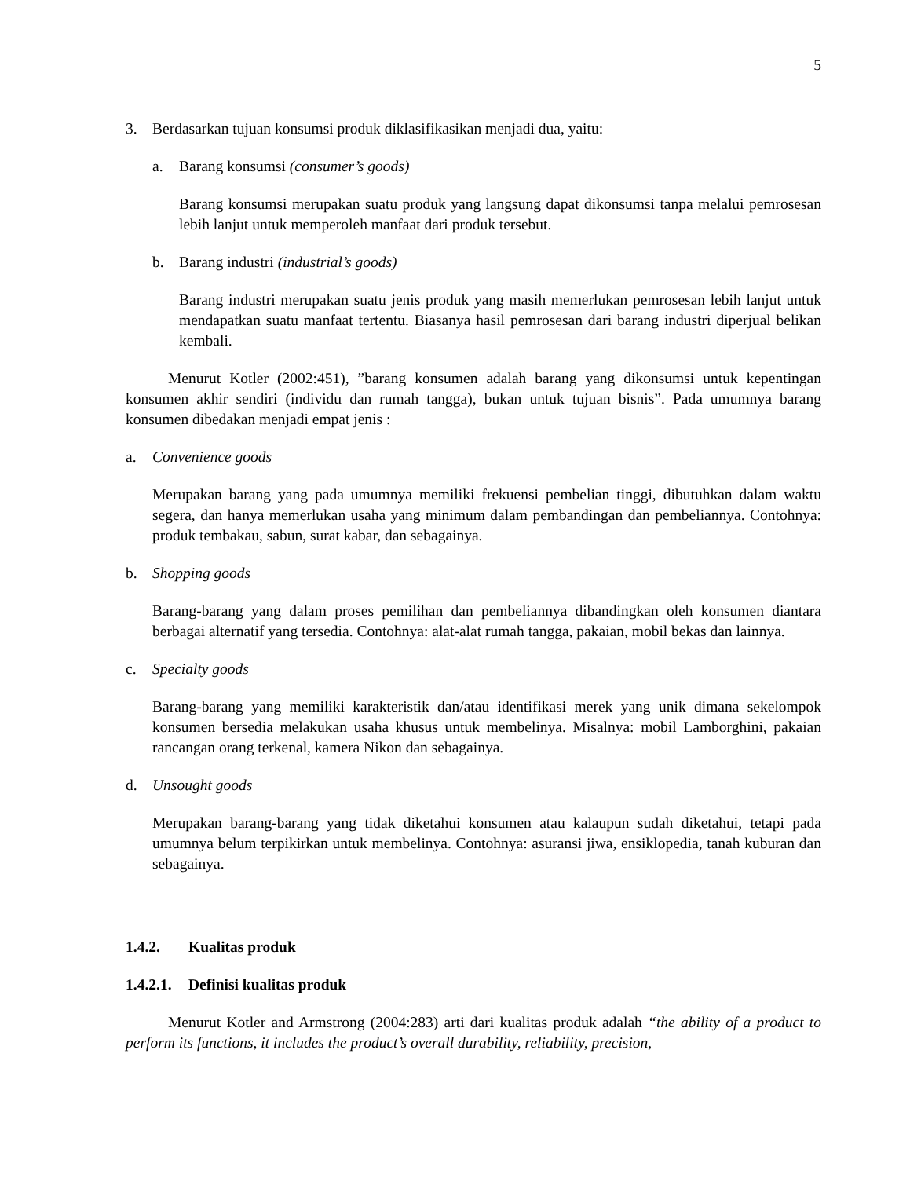5
3. Berdasarkan tujuan konsumsi produk diklasifikasikan menjadi dua, yaitu:
a. Barang konsumsi (consumer’s goods)
Barang konsumsi merupakan suatu produk yang langsung dapat dikonsumsi tanpa melalui pemrosesan lebih lanjut untuk memperoleh manfaat dari produk tersebut.
b. Barang industri (industrial’s goods)
Barang industri merupakan suatu jenis produk yang masih memerlukan pemrosesan lebih lanjut untuk mendapatkan suatu manfaat tertentu. Biasanya hasil pemrosesan dari barang industri diperjual belikan kembali.
Menurut Kotler (2002:451), ”barang konsumen adalah barang yang dikonsumsi untuk kepentingan konsumen akhir sendiri (individu dan rumah tangga), bukan untuk tujuan bisnis”. Pada umumnya barang konsumen dibedakan menjadi empat jenis :
a. Convenience goods
Merupakan barang yang pada umumnya memiliki frekuensi pembelian tinggi, dibutuhkan dalam waktu segera, dan hanya memerlukan usaha yang minimum dalam pembandingan dan pembeliannya. Contohnya: produk tembakau, sabun, surat kabar, dan sebagainya.
b. Shopping goods
Barang-barang yang dalam proses pemilihan dan pembeliannya dibandingkan oleh konsumen diantara berbagai alternatif yang tersedia. Contohnya: alat-alat rumah tangga, pakaian, mobil bekas dan lainnya.
c. Specialty goods
Barang-barang yang memiliki karakteristik dan/atau identifikasi merek yang unik dimana sekelompok konsumen bersedia melakukan usaha khusus untuk membelinya. Misalnya: mobil Lamborghini, pakaian rancangan orang terkenal, kamera Nikon dan sebagainya.
d. Unsought goods
Merupakan barang-barang yang tidak diketahui konsumen atau kalaupun sudah diketahui, tetapi pada umumnya belum terpikirkan untuk membelinya. Contohnya: asuransi jiwa, ensiklopedia, tanah kuburan dan sebagainya.
1.4.2. Kualitas produk
1.4.2.1. Definisi kualitas produk
Menurut Kotler and Armstrong (2004:283) arti dari kualitas produk adalah “the ability of a product to perform its functions, it includes the product’s overall durability, reliability, precision,